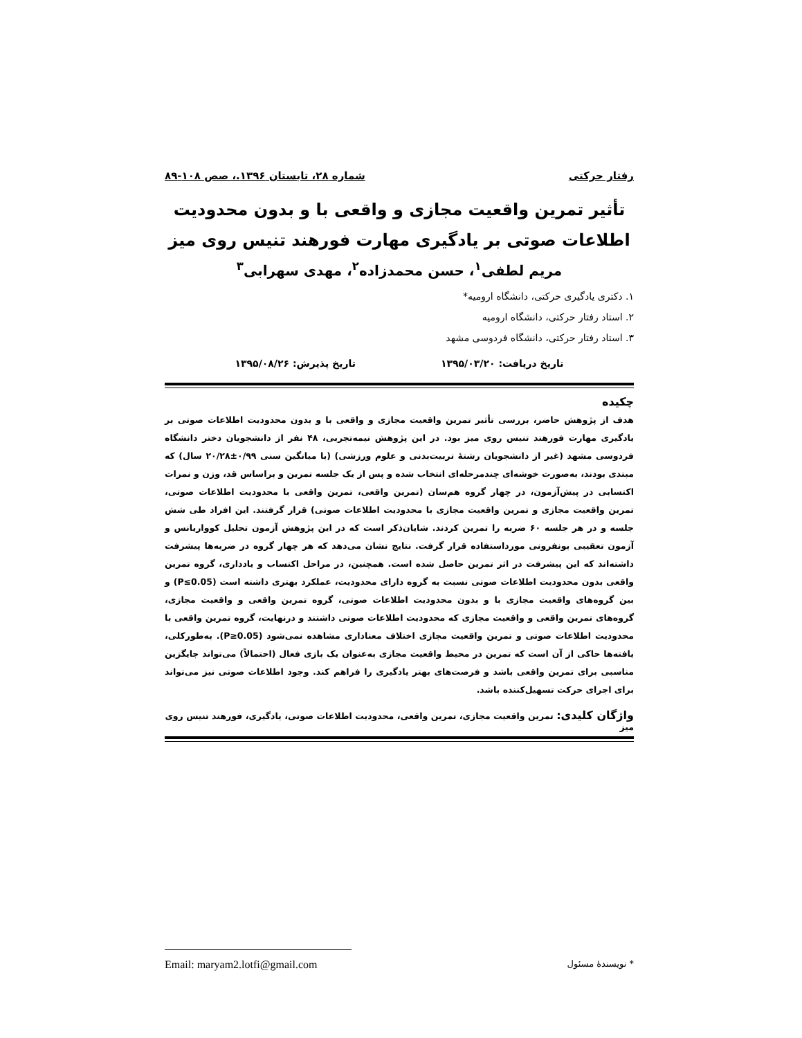رفتار حرکتی شماره ۲۸، تابستان ۱۳۹۶.، صص ۱۰۸-۸۹
تأثیر تمرین واقعیت مجازی و واقعی با و بدون محدودیت اطلاعات صوتی بر یادگیری مهارت فورهند تنیس روی میز
مریم لطفی<sup>۱</sup>، حسن محمدزاده<sup>۲</sup>، مهدی سهرابی<sup>۳</sup>
۱. دکتری یادگیری حرکتی، دانشگاه ارومیه*
۲. استاد رفتار حرکتی، دانشگاه ارومیه
۳. استاد رفتار حرکتی، دانشگاه فردوسی مشهد
تاریخ دریافت: ۱۳۹۵/۰۳/۲۰ تاریخ پذیرش: ۱۳۹۵/۰۸/۲۶
چکیده
هدف از پژوهش حاضر، بررسی تأثیر تمرین واقعیت مجازی و واقعی با و بدون محدودیت اطلاعات صوتی بر یادگیری مهارت فورهند تنیس روی میز بود. در این پژوهش نیمه‌تجربی، ۴۸ نفر از دانشجویان دختر دانشگاه فردوسی مشهد (غیر از دانشجویان رشتۀ تربیت‌بدنی و علوم ورزشی) (با میانگین سنی ۰/۹۹±۲۰/۲۸ سال) که مبتدی بودند، به‌صورت خوشه‌ای چندمرحله‌ای انتخاب شده و پس از یک جلسه تمرین و براساس قد، وزن و نمرات اکتسابی در پیش‌آزمون، در چهار گروه هم‌سان (تمرین واقعی، تمرین واقعی با محدودیت اطلاعات صوتی، تمرین واقعیت مجازی و تمرین واقعیت مجازی با محدودیت اطلاعات صوتی) قرار گرفتند. این افراد طی شش جلسه و در هر جلسه ۶۰ ضربه را تمرین کردند. شایان‌ذکر است که در این پژوهش آزمون تحلیل کوواریانس و آزمون تعقیبی بونفرونی مورداستفاده قرار گرفت. نتایج نشان می‌دهد که هر چهار گروه در ضربه‌ها پیشرفت داشته‌اند که این پیشرفت در اثر تمرین حاصل شده است. همچنین، در مراحل اکتساب و یادداری، گروه تمرین واقعی بدون محدودیت اطلاعات صوتی نسبت به گروه دارای محدودیت، عملکرد بهتری داشته است (P≤0.05) و بین گروه‌های واقعیت مجازی با و بدون محدودیت اطلاعات صوتی، گروه تمرین واقعی و واقعیت مجازی، گروه‌های تمرین واقعی و واقعیت مجازی که محدودیت اطلاعات صوتی داشتند و درنهایت، گروه تمرین واقعی با محدودیت اطلاعات صوتی و تمرین واقعیت مجازی اختلاف معناداری مشاهده نمی‌شود (P≥0.05). به‌طورکلی، یافته‌ها حاکی از آن است که تمرین در محیط واقعیت مجازی به‌عنوان یک بازی فعال (احتمالاً) می‌تواند جایگزین مناسبی برای تمرین واقعی باشد و فرصت‌های بهتر یادگیری را فراهم کند. وجود اطلاعات صوتی نیز می‌تواند برای اجرای حرکت تسهیل‌کننده باشد.
واژگان کلیدی: تمرین واقعیت مجازی، تمرین واقعی، محدودیت اطلاعات صوتی، یادگیری، فورهند تنیس روی میز
* نویسندۀ مسئول Email: maryam2.lotfi@gmail.com